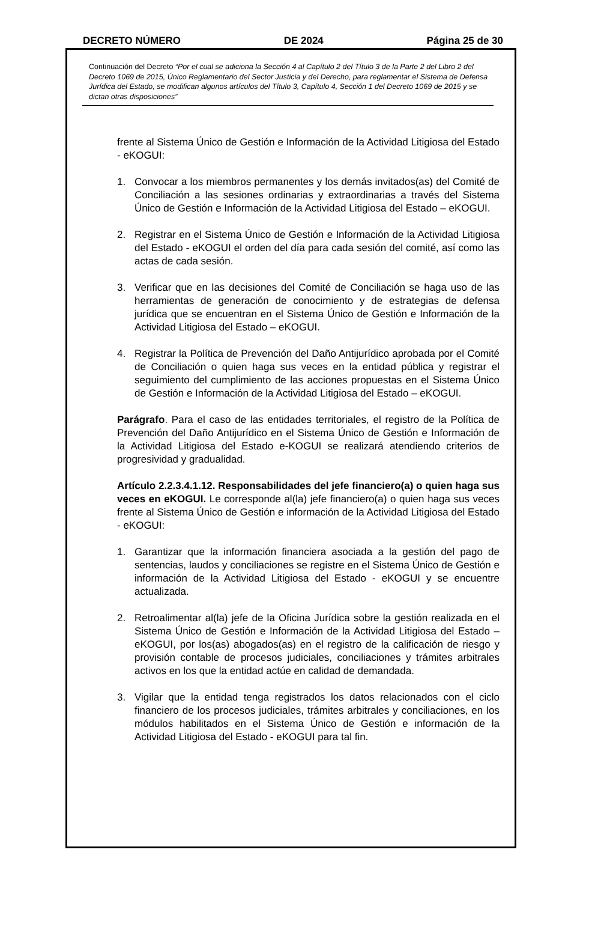DECRETO NÚMERO DE 2024 Página 25 de 30
Continuación del Decreto “Por el cual se adiciona la Sección 4 al Capítulo 2 del Título 3 de la Parte 2 del Libro 2 del Decreto 1069 de 2015, Único Reglamentario del Sector Justicia y del Derecho, para reglamentar el Sistema de Defensa Jurídica del Estado, se modifican algunos artículos del Título 3, Capítulo 4, Sección 1 del Decreto 1069 de 2015 y se dictan otras disposiciones”
frente al Sistema Único de Gestión e Información de la Actividad Litigiosa del Estado - eKOGUI:
1. Convocar a los miembros permanentes y los demás invitados(as) del Comité de Conciliación a las sesiones ordinarias y extraordinarias a través del Sistema Único de Gestión e Información de la Actividad Litigiosa del Estado – eKOGUI.
2. Registrar en el Sistema Único de Gestión e Información de la Actividad Litigiosa del Estado - eKOGUI el orden del día para cada sesión del comité, así como las actas de cada sesión.
3. Verificar que en las decisiones del Comité de Conciliación se haga uso de las herramientas de generación de conocimiento y de estrategias de defensa jurídica que se encuentran en el Sistema Único de Gestión e Información de la Actividad Litigiosa del Estado – eKOGUI.
4. Registrar la Política de Prevención del Daño Antijurídico aprobada por el Comité de Conciliación o quien haga sus veces en la entidad pública y registrar el seguimiento del cumplimiento de las acciones propuestas en el Sistema Único de Gestión e Información de la Actividad Litigiosa del Estado – eKOGUI.
Parágrafo. Para el caso de las entidades territoriales, el registro de la Política de Prevención del Daño Antijurídico en el Sistema Único de Gestión e Información de la Actividad Litigiosa del Estado e-KOGUI se realizará atendiendo criterios de progresividad y gradualidad.
Artículo 2.2.3.4.1.12. Responsabilidades del jefe financiero(a) o quien haga sus veces en eKOGUI. Le corresponde al(la) jefe financiero(a) o quien haga sus veces frente al Sistema Único de Gestión e información de la Actividad Litigiosa del Estado - eKOGUI:
1. Garantizar que la información financiera asociada a la gestión del pago de sentencias, laudos y conciliaciones se registre en el Sistema Único de Gestión e información de la Actividad Litigiosa del Estado - eKOGUI y se encuentre actualizada.
2. Retroalimentar al(la) jefe de la Oficina Jurídica sobre la gestión realizada en el Sistema Único de Gestión e Información de la Actividad Litigiosa del Estado – eKOGUI, por los(as) abogados(as) en el registro de la calificación de riesgo y provisión contable de procesos judiciales, conciliaciones y trámites arbitrales activos en los que la entidad actúe en calidad de demandada.
3. Vigilar que la entidad tenga registrados los datos relacionados con el ciclo financiero de los procesos judiciales, trámites arbitrales y conciliaciones, en los módulos habilitados en el Sistema Único de Gestión e información de la Actividad Litigiosa del Estado - eKOGUI para tal fin.